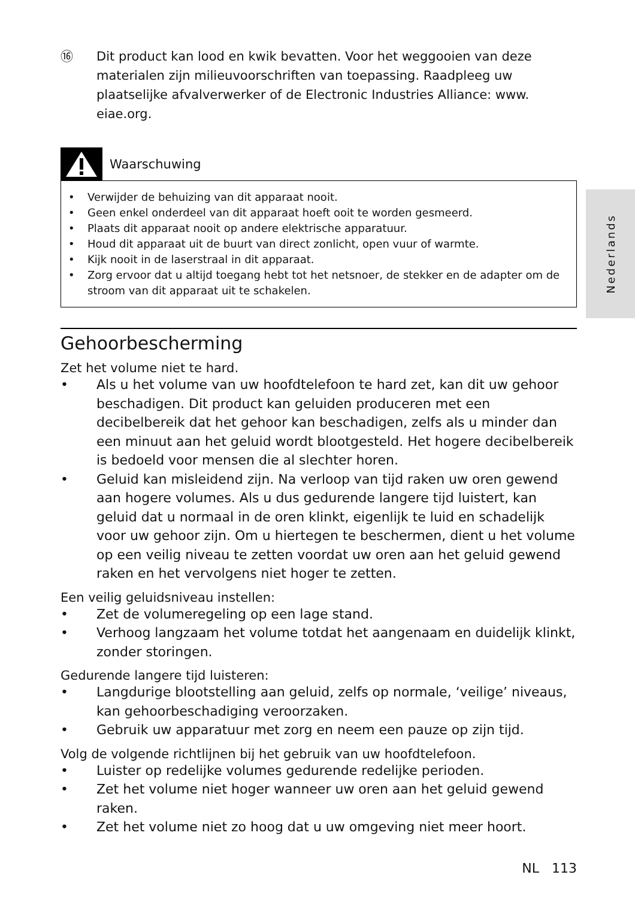Nederlands
⑯ Dit product kan lood en kwik bevatten. Voor het weggooien van deze materialen zijn milieuvoorschriften van toepassing. Raadpleeg uw plaatselijke afvalverwerker of de Electronic Industries Alliance: www. eiae.org.
Waarschuwing
• Verwijder de behuizing van dit apparaat nooit.
• Geen enkel onderdeel van dit apparaat hoeft ooit te worden gesmeerd.
• Plaats dit apparaat nooit op andere elektrische apparatuur.
• Houd dit apparaat uit de buurt van direct zonlicht, open vuur of warmte.
• Kijk nooit in de laserstraal in dit apparaat.
• Zorg ervoor dat u altijd toegang hebt tot het netsnoer, de stekker en de adapter om de stroom van dit apparaat uit te schakelen.
Gehoorbescherming
Zet het volume niet te hard.
• Als u het volume van uw hoofdtelefoon te hard zet, kan dit uw gehoor beschadigen. Dit product kan geluiden produceren met een decibelbereik dat het gehoor kan beschadigen, zelfs als u minder dan een minuut aan het geluid wordt blootgesteld. Het hogere decibelbereik is bedoeld voor mensen die al slechter horen.
• Geluid kan misleidend zijn. Na verloop van tijd raken uw oren gewend aan hogere volumes. Als u dus gedurende langere tijd luistert, kan geluid dat u normaal in de oren klinkt, eigenlijk te luid en schadelijk voor uw gehoor zijn. Om u hiertegen te beschermen, dient u het volume op een veilig niveau te zetten voordat uw oren aan het geluid gewend raken en het vervolgens niet hoger te zetten.
Een veilig geluidsniveau instellen:
• Zet de volumeregeling op een lage stand.
• Verhoog langzaam het volume totdat het aangenaam en duidelijk klinkt, zonder storingen.
Gedurende langere tijd luisteren:
• Langdurige blootstelling aan geluid, zelfs op normale, ‘veilige’ niveaus, kan gehoorbeschadiging veroorzaken.
• Gebruik uw apparatuur met zorg en neem een pauze op zijn tijd.
Volg de volgende richtlijnen bij het gebruik van uw hoofdtelefoon.
• Luister op redelijke volumes gedurende redelijke perioden.
• Zet het volume niet hoger wanneer uw oren aan het geluid gewend raken.
• Zet het volume niet zo hoog dat u uw omgeving niet meer hoort.
NL 113